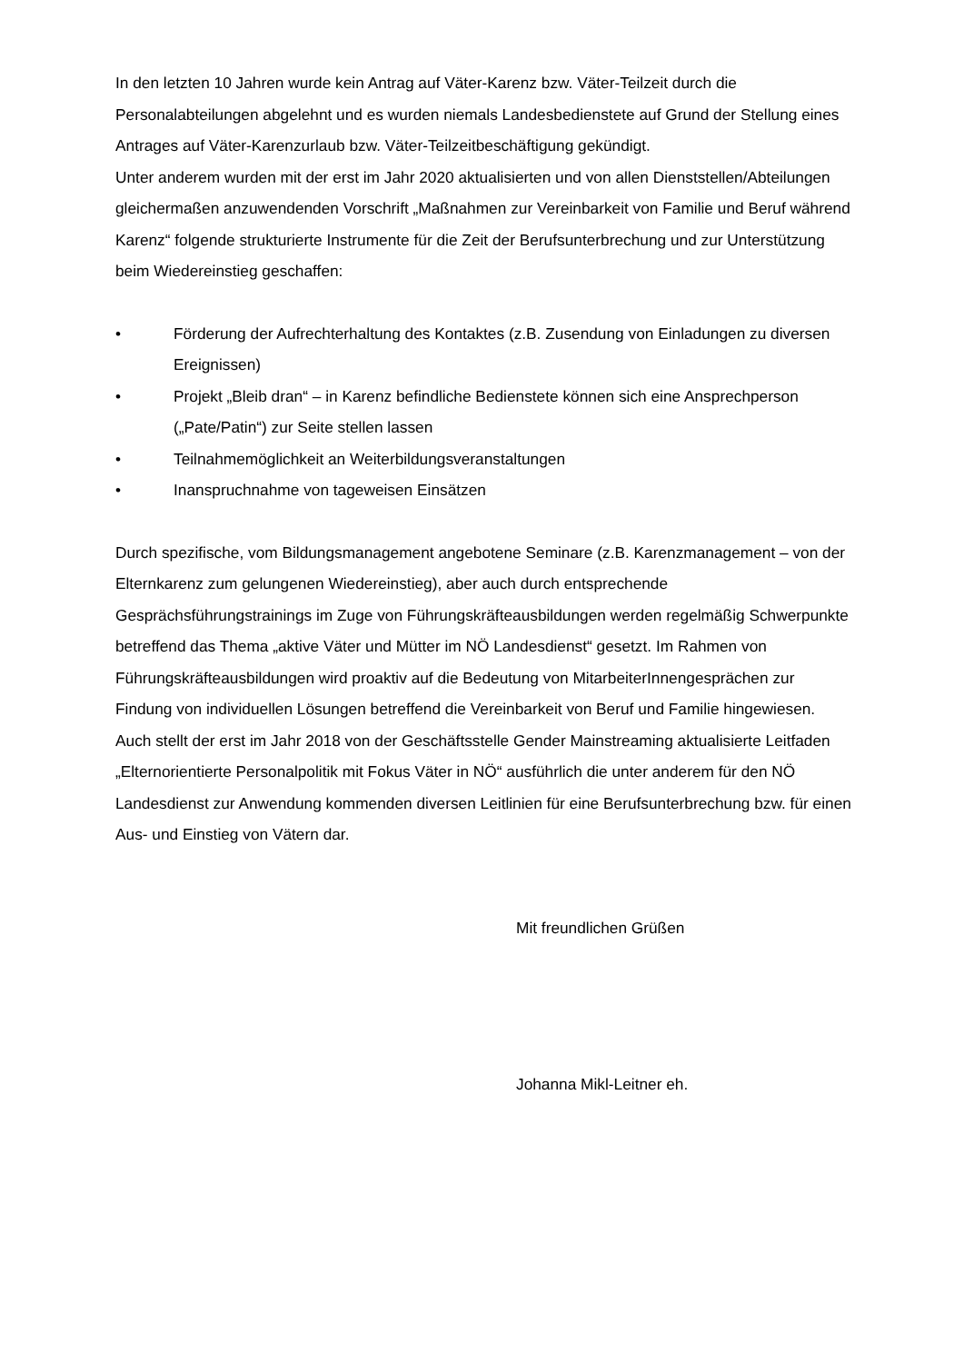In den letzten 10 Jahren wurde kein Antrag auf Väter-Karenz bzw. Väter-Teilzeit durch die Personalabteilungen abgelehnt und es wurden niemals Landesbedienstete auf Grund der Stellung eines Antrages auf Väter-Karenzurlaub bzw. Väter-Teilzeitbeschäftigung gekündigt.
Unter anderem wurden mit der erst im Jahr 2020 aktualisierten und von allen Dienststellen/Abteilungen gleichermaßen anzuwendenden Vorschrift „Maßnahmen zur Vereinbarkeit von Familie und Beruf während Karenz“ folgende strukturierte Instrumente für die Zeit der Berufsunterbrechung und zur Unterstützung beim Wiedereinstieg geschaffen:
• Förderung der Aufrechterhaltung des Kontaktes (z.B. Zusendung von Einladungen zu diversen Ereignissen)
• Projekt „Bleib dran“ – in Karenz befindliche Bedienstete können sich eine Ansprechperson („Pate/Patin“) zur Seite stellen lassen
• Teilnahmemöglichkeit an Weiterbildungsveranstaltungen
• Inanspruchnahme von tageweisen Einsätzen
Durch spezifische, vom Bildungsmanagement angebotene Seminare (z.B. Karenzmanagement – von der Elternkarenz zum gelungenen Wiedereinstieg), aber auch durch entsprechende Gesprächsführungstrainings im Zuge von Führungskräfteausbildungen werden regelmäßig Schwerpunkte betreffend das Thema „aktive Väter und Mütter im NÖ Landesdienst“ gesetzt. Im Rahmen von Führungskräfteausbildungen wird proaktiv auf die Bedeutung von MitarbeiterInnengesprächen zur Findung von individuellen Lösungen betreffend die Vereinbarkeit von Beruf und Familie hingewiesen.
Auch stellt der erst im Jahr 2018 von der Geschäftsstelle Gender Mainstreaming aktualisierte Leitfaden „Elternorientierte Personalpolitik mit Fokus Väter in NÖ“ ausführlich die unter anderem für den NÖ Landesdienst zur Anwendung kommenden diversen Leitlinien für eine Berufsunterbrechung bzw. für einen Aus- und Einstieg von Vätern dar.
Mit freundlichen Grüßen
Johanna Mikl-Leitner eh.